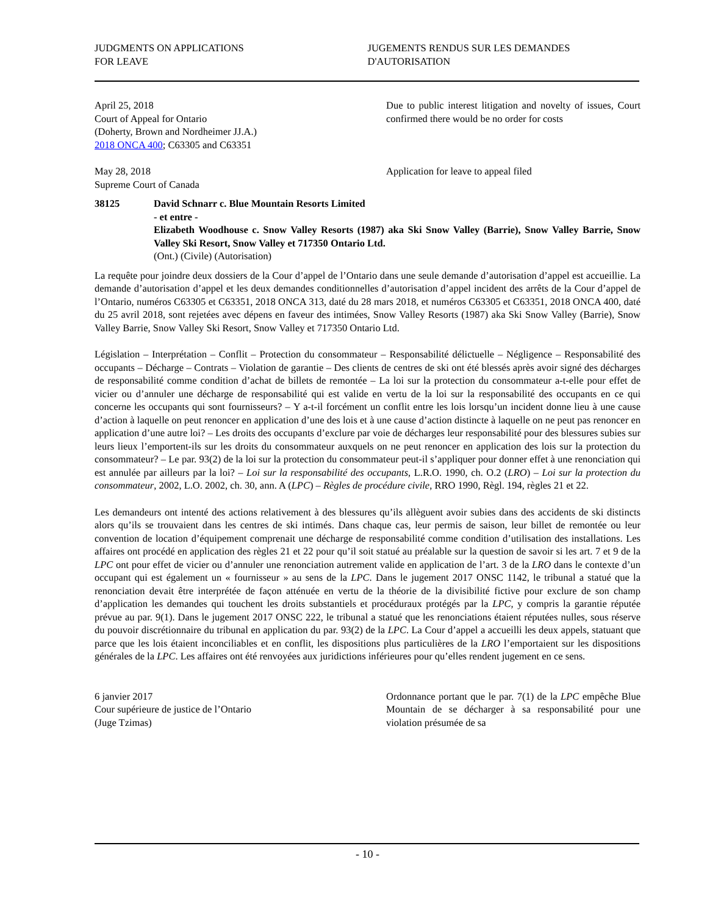JUDGMENTS ON APPLICATIONS
FOR LEAVE
JUGEMENTS RENDUS SUR LES DEMANDES
D'AUTORISATION
April 25, 2018
Court of Appeal for Ontario
(Doherty, Brown and Nordheimer JJ.A.)
2018 ONCA 400; C63305 and C63351
Due to public interest litigation and novelty of issues, Court confirmed there would be no order for costs
May 28, 2018
Supreme Court of Canada
Application for leave to appeal filed
38125 David Schnarr c. Blue Mountain Resorts Limited
- et entre -
Elizabeth Woodhouse c. Snow Valley Resorts (1987) aka Ski Snow Valley (Barrie), Snow Valley Barrie, Snow Valley Ski Resort, Snow Valley et 717350 Ontario Ltd.
(Ont.) (Civile) (Autorisation)
La requête pour joindre deux dossiers de la Cour d’appel de l’Ontario dans une seule demande d’autorisation d’appel est accueillie. La demande d’autorisation d’appel et les deux demandes conditionnelles d’autorisation d’appel incident des arrêts de la Cour d’appel de l’Ontario, numéros C63305 et C63351, 2018 ONCA 313, daté du 28 mars 2018, et numéros C63305 et C63351, 2018 ONCA 400, daté du 25 avril 2018, sont rejetées avec dépens en faveur des intimées, Snow Valley Resorts (1987) aka Ski Snow Valley (Barrie), Snow Valley Barrie, Snow Valley Ski Resort, Snow Valley et 717350 Ontario Ltd.
Législation – Interprétation – Conflit – Protection du consommateur – Responsabilité délictuelle – Négligence – Responsabilité des occupants – Décharge – Contrats – Violation de garantie – Des clients de centres de ski ont été blessés après avoir signé des décharges de responsabilité comme condition d’achat de billets de remontée – La loi sur la protection du consommateur a-t-elle pour effet de vicier ou d’annuler une décharge de responsabilité qui est valide en vertu de la loi sur la responsabilité des occupants en ce qui concerne les occupants qui sont fournisseurs? – Y a-t-il forcément un conflit entre les lois lorsqu’un incident donne lieu à une cause d’action à laquelle on peut renoncer en application d’une des lois et à une cause d’action distincte à laquelle on ne peut pas renoncer en application d’une autre loi? – Les droits des occupants d’exclure par voie de décharges leur responsabilité pour des blessures subies sur leurs lieux l’emportent-ils sur les droits du consommateur auxquels on ne peut renoncer en application des lois sur la protection du consommateur? – Le par. 93(2) de la loi sur la protection du consommateur peut-il s’appliquer pour donner effet à une renonciation qui est annulée par ailleurs par la loi? – Loi sur la responsabilité des occupants, L.R.O. 1990, ch. O.2 (LRO) – Loi sur la protection du consommateur, 2002, L.O. 2002, ch. 30, ann. A (LPC) – Règles de procédure civile, RRO 1990, Règl. 194, règles 21 et 22.
Les demandeurs ont intenté des actions relativement à des blessures qu’ils allèguent avoir subies dans des accidents de ski distincts alors qu’ils se trouvaient dans les centres de ski intimés. Dans chaque cas, leur permis de saison, leur billet de remontée ou leur convention de location d’équipement comprenait une décharge de responsabilité comme condition d’utilisation des installations. Les affaires ont procédé en application des règles 21 et 22 pour qu’il soit statué au préalable sur la question de savoir si les art. 7 et 9 de la LPC ont pour effet de vicier ou d’annuler une renonciation autrement valide en application de l’art. 3 de la LRO dans le contexte d’un occupant qui est également un « fournisseur » au sens de la LPC. Dans le jugement 2017 ONSC 1142, le tribunal a statué que la renonciation devait être interprétée de façon atténuée en vertu de la théorie de la divisibilité fictive pour exclure de son champ d’application les demandes qui touchent les droits substantiels et procéduraux protégés par la LPC, y compris la garantie réputée prévue au par. 9(1). Dans le jugement 2017 ONSC 222, le tribunal a statué que les renonciations étaient réputées nulles, sous réserve du pouvoir discrétionnaire du tribunal en application du par. 93(2) de la LPC. La Cour d’appel a accueilli les deux appels, statuant que parce que les lois étaient inconciliables et en conflit, les dispositions plus particulières de la LRO l’emportaient sur les dispositions générales de la LPC. Les affaires ont été renvoyées aux juridictions inférieures pour qu’elles rendent jugement en ce sens.
6 janvier 2017
Cour supérieure de justice de l’Ontario
(Juge Tzimas)
Ordonnance portant que le par. 7(1) de la LPC empêche Blue Mountain de se décharger à sa responsabilité pour une violation présumée de sa
- 10 -